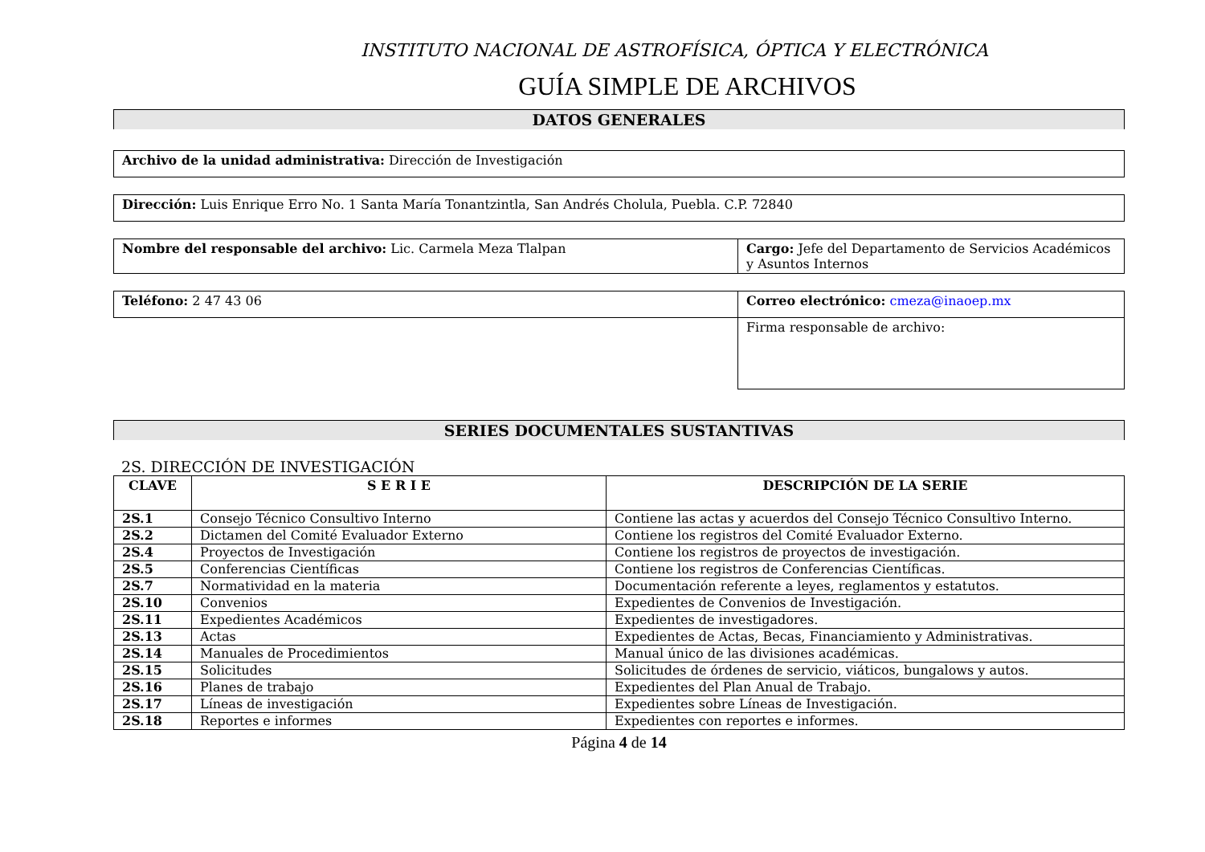INSTITUTO NACIONAL DE ASTROFÍSICA, ÓPTICA Y ELECTRÓNICA
GUÍA SIMPLE DE ARCHIVOS
DATOS GENERALES
| Archivo de la unidad administrativa: Dirección de Investigación |
| Dirección: Luis Enrique Erro No. 1 Santa María Tonantzintla, San Andrés Cholula, Puebla. C.P. 72840 |
| Nombre del responsable del archivo: Lic. Carmela Meza Tlalpan | Cargo: Jefe del Departamento de Servicios Académicos y Asuntos Internos |
| Teléfono: 2 47 43 06 | Correo electrónico: cmeza@inaoep.mx |
| | Firma responsable de archivo: |
SERIES DOCUMENTALES SUSTANTIVAS
2S. DIRECCIÓN DE INVESTIGACIÓN
| CLAVE | S E R I E | DESCRIPCIÓN DE LA SERIE |
| --- | --- | --- |
| 2S.1 | Consejo Técnico Consultivo Interno | Contiene las actas y acuerdos del Consejo Técnico Consultivo Interno. |
| 2S.2 | Dictamen del Comité Evaluador Externo | Contiene los registros del Comité Evaluador Externo. |
| 2S.4 | Proyectos de Investigación | Contiene los registros de proyectos de investigación. |
| 2S.5 | Conferencias Científicas | Contiene los registros de Conferencias Científicas. |
| 2S.7 | Normatividad en la materia | Documentación referente a leyes, reglamentos y estatutos. |
| 2S.10 | Convenios | Expedientes de Convenios de Investigación. |
| 2S.11 | Expedientes Académicos | Expedientes de investigadores. |
| 2S.13 | Actas | Expedientes de Actas, Becas, Financiamiento y Administrativas. |
| 2S.14 | Manuales de Procedimientos | Manual único de las divisiones académicas. |
| 2S.15 | Solicitudes | Solicitudes de órdenes de servicio, viáticos, bungalows y autos. |
| 2S.16 | Planes de trabajo | Expedientes del Plan Anual de Trabajo. |
| 2S.17 | Líneas de investigación | Expedientes sobre Líneas de Investigación. |
| 2S.18 | Reportes e informes | Expedientes con reportes e informes. |
Página 4 de 14